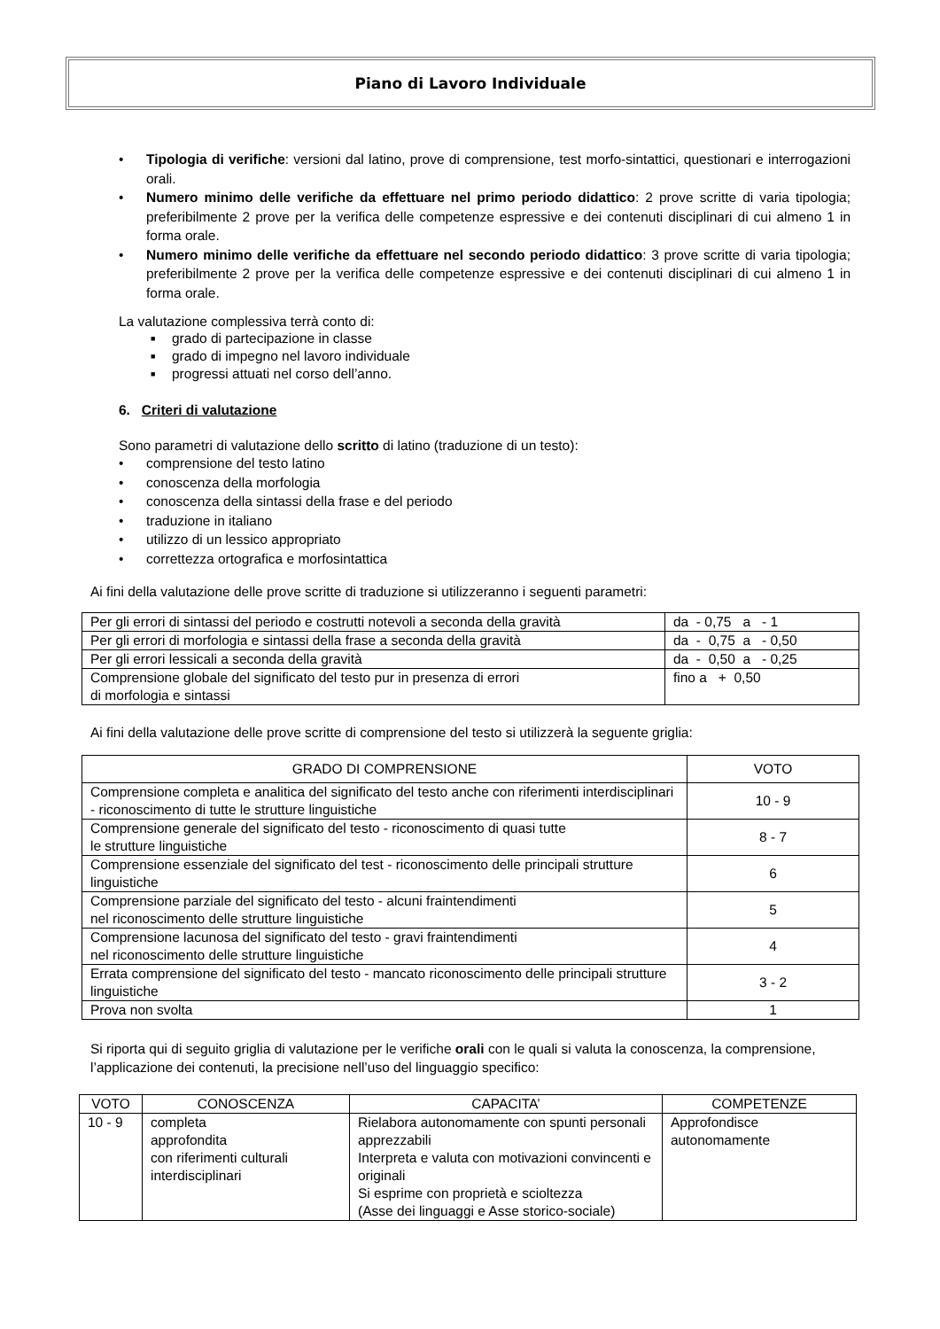Piano di Lavoro Individuale
• Tipologia di verifiche: versioni dal latino, prove di comprensione, test morfo-sintattici, questionari e interrogazioni orali.
• Numero minimo delle verifiche da effettuare nel primo periodo didattico: 2 prove scritte di varia tipologia; preferibilmente 2 prove per la verifica delle competenze espressive e dei contenuti disciplinari di cui almeno 1 in forma orale.
• Numero minimo delle verifiche da effettuare nel secondo periodo didattico: 3 prove scritte di varia tipologia; preferibilmente 2 prove per la verifica delle competenze espressive e dei contenuti disciplinari di cui almeno 1 in forma orale.
La valutazione complessiva terrà conto di:
■ grado di partecipazione in classe
■ grado di impegno nel lavoro individuale
■ progressi attuati nel corso dell’anno.
6. Criteri di valutazione
Sono parametri di valutazione dello scritto di latino (traduzione di un testo):
• comprensione del testo latino
• conoscenza della morfologia
• conoscenza della sintassi della frase e del periodo
• traduzione in italiano
• utilizzo di un lessico appropriato
• correttezza ortografica e morfosintattica
Ai fini della valutazione delle prove scritte di traduzione si utilizzeranno i seguenti parametri:
| Per gli errori di sintassi del periodo e costrutti notevoli a seconda della gravità | da - 0,75 a - 1 |
| Per gli errori di morfologia e sintassi della frase a seconda della gravità | da - 0,75 a - 0,50 |
| Per gli errori lessicali a seconda della gravità | da - 0,50 a - 0,25 |
| Comprensione globale del significato del testo pur in presenza di errori di morfologia e sintassi | fino a + 0,50 |
Ai fini della valutazione delle prove scritte di comprensione del testo si utilizzerà la seguente griglia:
| GRADO DI COMPRENSIONE | VOTO |
| --- | --- |
| Comprensione completa e analitica del significato del testo anche con riferimenti interdisciplinari - riconoscimento di tutte le strutture linguistiche | 10 - 9 |
| Comprensione generale del significato del testo - riconoscimento di quasi tutte le strutture linguistiche | 8 - 7 |
| Comprensione essenziale del significato del test - riconoscimento delle principali strutture linguistiche | 6 |
| Comprensione parziale del significato del testo - alcuni fraintendimenti nel riconoscimento delle strutture linguistiche | 5 |
| Comprensione lacunosa del significato del testo - gravi fraintendimenti nel riconoscimento delle strutture linguistiche | 4 |
| Errata comprensione del significato del testo - mancato riconoscimento delle principali strutture linguistiche | 3 - 2 |
| Prova non svolta | 1 |
Si riporta qui di seguito griglia di valutazione per le verifiche orali con le quali si valuta la conoscenza, la comprensione, l’applicazione dei contenuti, la precisione nell’uso del linguaggio specifico:
| VOTO | CONOSCENZA | CAPACITA’ | COMPETENZE |
| --- | --- | --- | --- |
| 10 - 9 | completa approfondita con riferimenti culturali interdisciplinari | Rielabora autonomamente con spunti personali apprezzabili Interpreta e valuta con motivazioni convincenti e originali Si esprime con proprietà e scioltezza (Asse dei linguaggi e Asse storico-sociale) | Approfondisce autonomamente |